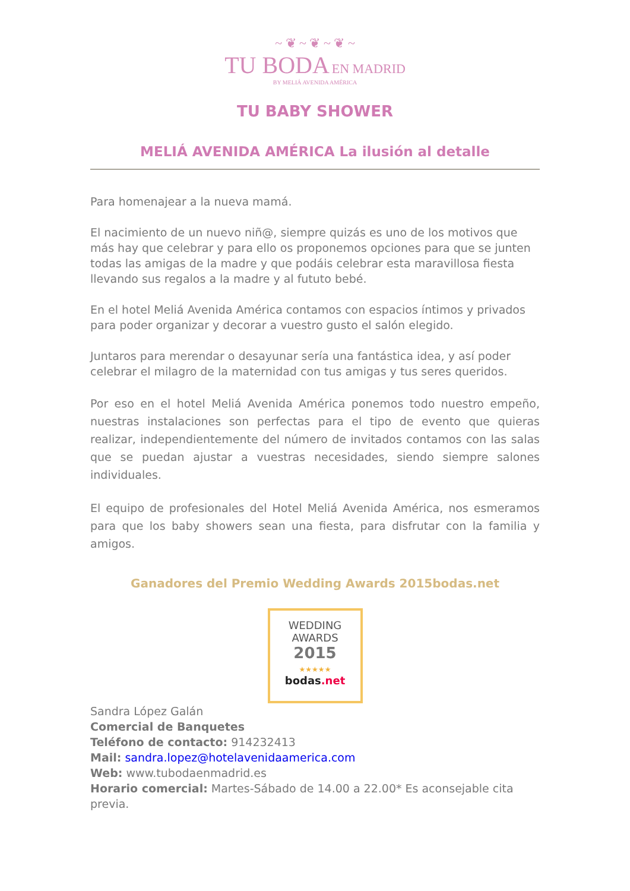~ ❦ ~ ❦ ~ ❦ ~
TU BODA EN MADRID
BY MELIÁ AVENIDA AMÉRICA
TU BABY SHOWER
MELIÁ AVENIDA AMÉRICA La ilusión al detalle
Para homenajear a la nueva mamá.
El nacimiento de un nuevo niñ@, siempre quizás es uno de los motivos que más hay que celebrar y para ello os proponemos opciones para que se junten todas las amigas de la madre y que podáis celebrar esta maravillosa fiesta llevando sus regalos a la madre y al fututo bebé.
En el hotel Meliá Avenida América contamos con espacios íntimos y privados para poder organizar y decorar a vuestro gusto el salón elegido.
Juntaros para merendar o desayunar sería una fantástica idea, y así poder celebrar el milagro de la maternidad con tus amigas y tus seres queridos.
Por eso en el hotel Meliá Avenida América ponemos todo nuestro empeño, nuestras instalaciones son perfectas para el tipo de evento que quieras realizar, independientemente del número de invitados contamos con las salas que se puedan ajustar a vuestras necesidades, siendo siempre salones individuales.
El equipo de profesionales del Hotel Meliá Avenida América, nos esmeramos para que los baby showers sean una fiesta, para disfrutar con la familia y amigos.
Ganadores del Premio Wedding Awards 2015bodas.net
WEDDING
AWARDS
2015
★★★★★
bodas.net
Sandra López Galán
Comercial de Banquetes
Teléfono de contacto: 914232413
Mail: sandra.lopez@hotelavenidaamerica.com
Web: www.tubodaenmadrid.es
Horario comercial: Martes-Sábado de 14.00 a 22.00* Es aconsejable cita previa.